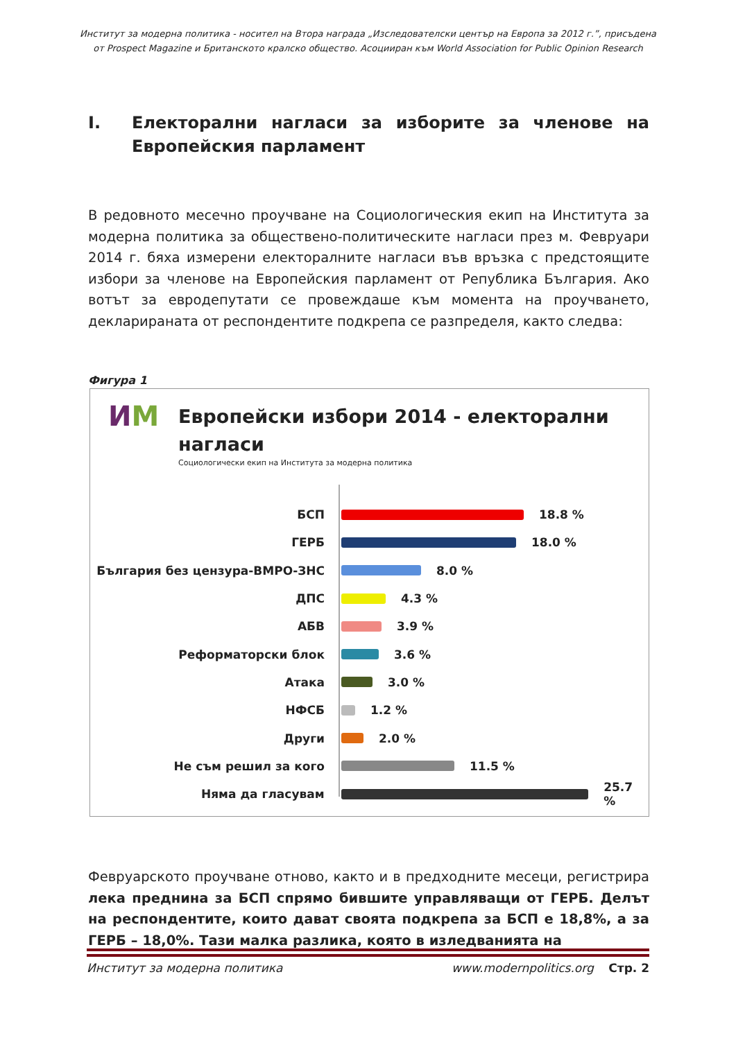Институт за модерна политика - носител на Втора награда „Изследователски център на Европа за 2012 г.”, присъдена
от Prospect Magazine и Британското кралско общество. Асоцииран към World Association for Public Opinion Research
I. Електорални нагласи за изборите за членове на Европейския парламент
В редовното месечно проучване на Социологическия екип на Института за модерна политика за обществено-политическите нагласи през м. Февруари 2014 г. бяха измерени електоралните нагласи във връзка с предстоящите избори за членове на Европейския парламент от Република България. Ако вотът за евродепутати се провеждаше към момента на проучването, декларираната от респондентите подкрепа се разпределя, както следва:
Фигура 1
ИМ
Европейски избори 2014 - електорални
нагласи
Социологически екип на Института за модерна политика
БСП 18.8 %
ГЕРБ 18.0 %
България без цензура-ВМРО-ЗНС 8.0 %
ДПС 4.3 %
АБВ 3.9 %
Реформаторски блок 3.6 %
Атака 3.0 %
НФСБ 1.2 %
Други 2.0 %
Не съм решил за кого 11.5 %
Няма да гласувам 25.7 %
Февруарското проучване отново, както и в предходните месеци, регистрира лека преднина за БСП спрямо бившите управляващи от ГЕРБ. Делът на респондентите, които дават своята подкрепа за БСП е 18,8%, а за ГЕРБ – 18,0%. Тази малка разлика, която в изледванията на
Институт за модерна политика www.modernpolitics.org Стр. 2